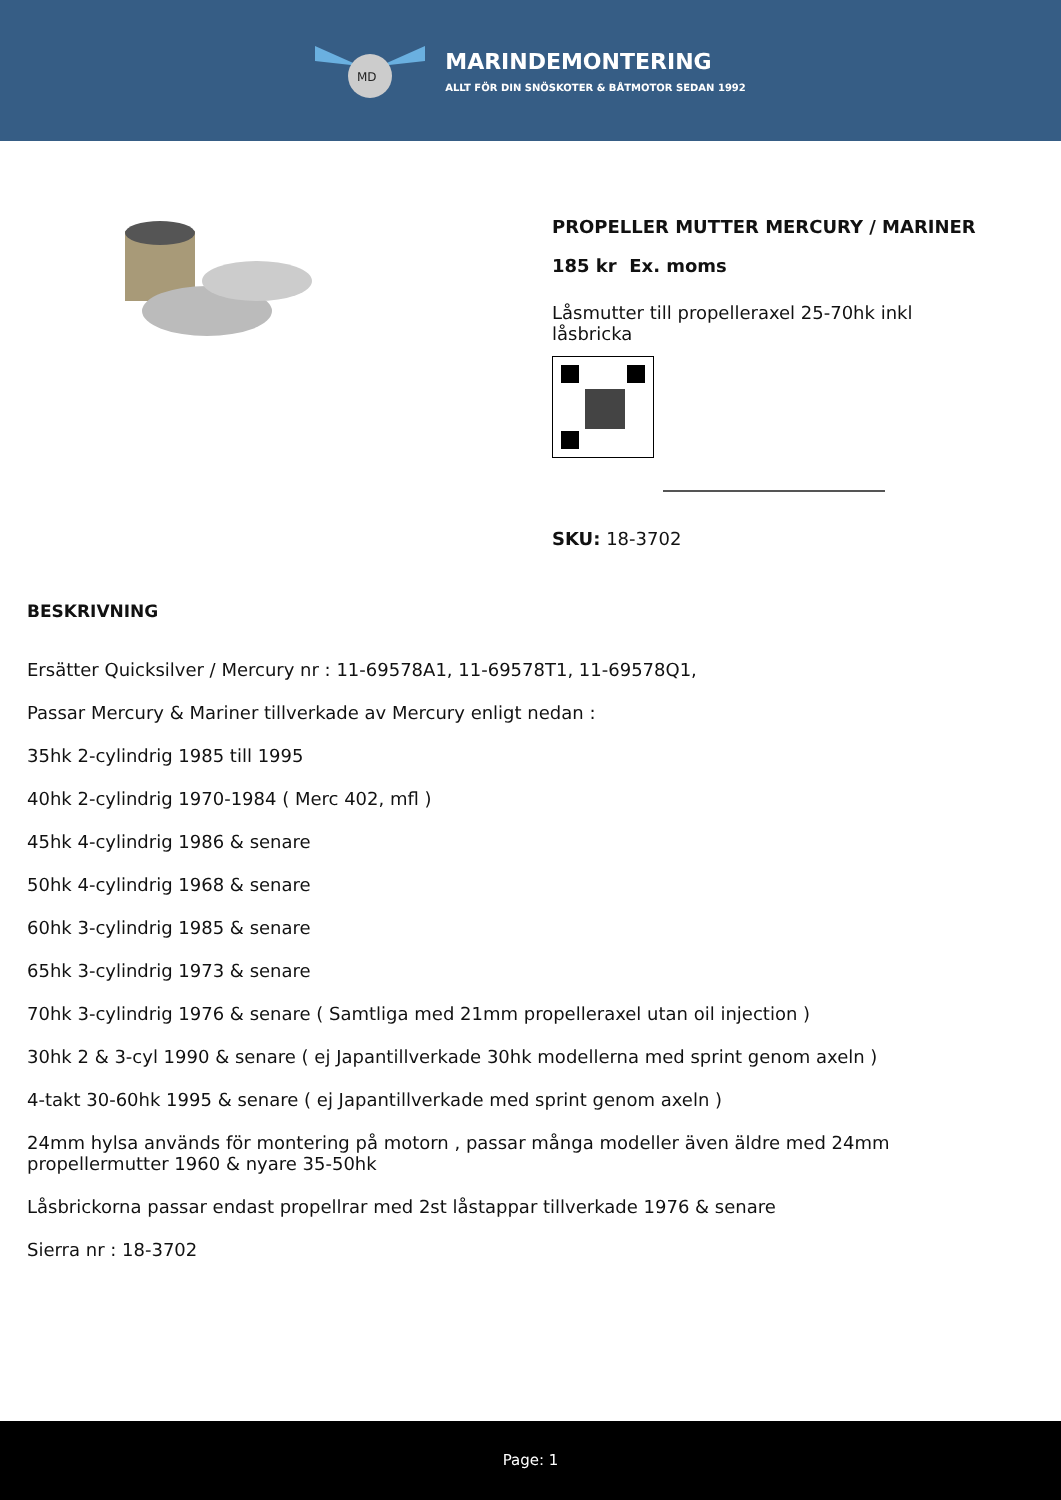MD
MARINDEMONTERING
ALLT FÖR DIN SNÖSKOTER & BÅTMOTOR SEDAN 1992
PROPELLER MUTTER MERCURY / MARINER
185 kr Ex. moms
Låsmutter till propelleraxel 25-70hk inkl låsbricka
SKU: 18-3702
BESKRIVNING
Ersätter Quicksilver / Mercury nr : 11-69578A1, 11-69578T1, 11-69578Q1,
Passar Mercury & Mariner tillverkade av Mercury enligt nedan :
35hk 2-cylindrig 1985 till 1995
40hk 2-cylindrig 1970-1984 ( Merc 402, mfl )
45hk 4-cylindrig 1986 & senare
50hk 4-cylindrig 1968 & senare
60hk 3-cylindrig 1985 & senare
65hk 3-cylindrig 1973 & senare
70hk 3-cylindrig 1976 & senare ( Samtliga med 21mm propelleraxel utan oil injection )
30hk 2 & 3-cyl 1990 & senare ( ej Japantillverkade 30hk modellerna med sprint genom axeln )
4-takt 30-60hk 1995 & senare ( ej Japantillverkade med sprint genom axeln )
24mm hylsa används för montering på motorn , passar många modeller även äldre med 24mm propellermutter 1960 & nyare 35-50hk
Låsbrickorna passar endast propellrar med 2st låstappar tillverkade 1976 & senare
Sierra nr : 18-3702
Page: 1